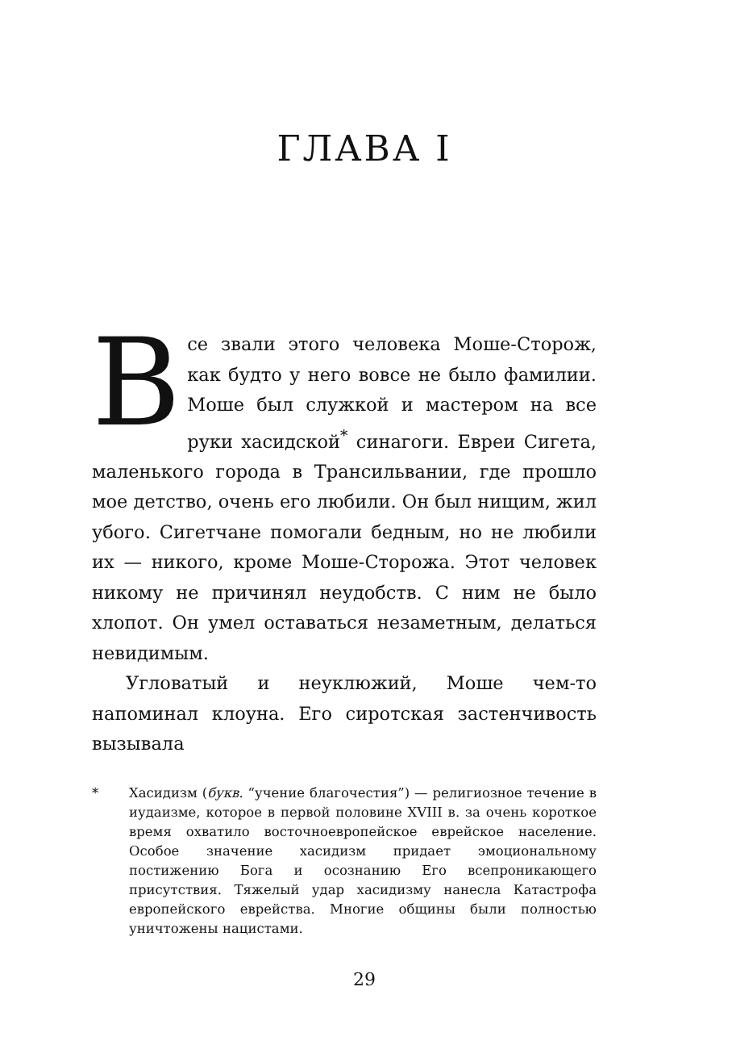ГЛАВА I
Все звали этого человека Моше-Сторож, как будто у него вовсе не было фамилии. Моше был служкой и мастером на все руки хасидской<sup>*</sup> синагоги. Евреи Сигета, маленького города в Трансильвании, где прошло мое детство, очень его любили. Он был нищим, жил убого. Сигетчане помогали бедным, но не любили их — никого, кроме Моше-Сторожа. Этот человек никому не причинял неудобств. С ним не было хлопот. Он умел оставаться незаметным, делаться невидимым.
Угловатый и неуклюжий, Моше чем-то напоминал клоуна. Его сиротская застенчивость вызывала
* Хасидизм (букв. “учение благочестия”) — религиозное течение в иудаизме, которое в первой половине XVIII в. за очень короткое время охватило восточноевропейское еврейское население. Особое значение хасидизм придает эмоциональному постижению Бога и осознанию Его всепроникающего присутствия. Тяжелый удар хасидизму нанесла Катастрофа европейского еврейства. Многие общины были полностью уничтожены нацистами.
29